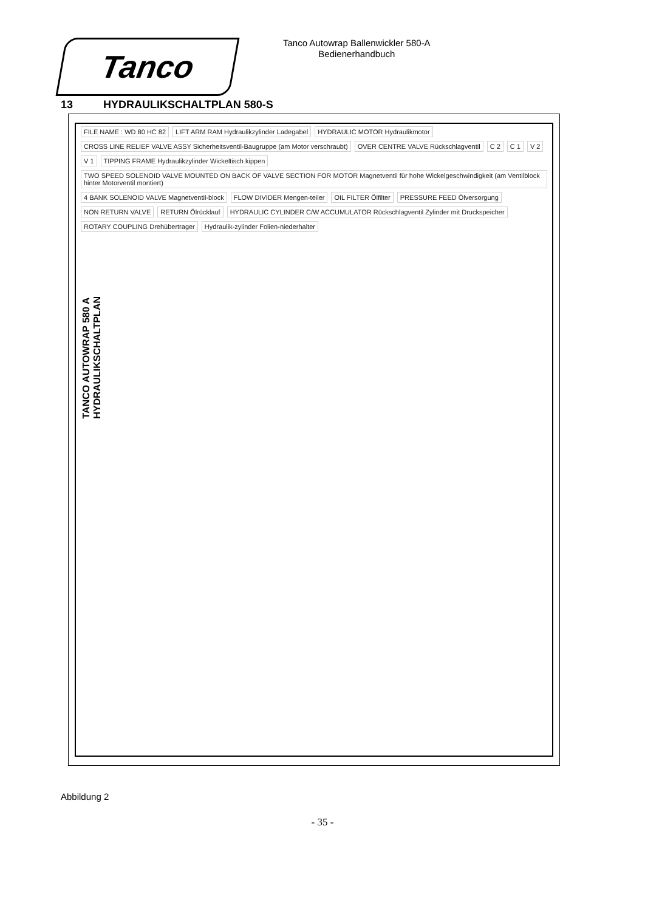Tanco
Tanco Autowrap Ballenwickler 580-A
Bedienerhandbuch
13 HYDRAULIKSCHALTPLAN 580-S
FILE NAME : WD 80 HC 82 LIFT ARM RAM Hydraulikzylinder Ladegabel HYDRAULIC MOTOR Hydraulikmotor CROSS LINE RELIEF VALVE ASSY Sicherheitsventil-Baugruppe (am Motor verschraubt) OVER CENTRE VALVE Rückschlagventil C 2 C 1 V 2 V 1 TIPPING FRAME Hydraulikzylinder Wickeltisch kippen TWO SPEED SOLENOID VALVE MOUNTED ON BACK OF VALVE SECTION FOR MOTOR Magnetventil für hohe Wickelgeschwindigkeit (am Ventilblock hinter Motorventil montiert) 4 BANK SOLENOID VALVE Magnetventil-block FLOW DIVIDER Mengen-teiler OIL FILTER Ölfilter PRESSURE FEED Ölversorgung NON RETURN VALVE RETURN Ölrücklauf HYDRAULIC CYLINDER C/W ACCUMULATOR Rückschlagventil Zylinder mit Druckspeicher ROTARY COUPLING Drehübertrager Hydraulik-zylinder Folien-niederhalter
TANCO AUTOWRAP 580 A
HYDRAULIKSCHALTPLAN
Abbildung 2
- 35 -